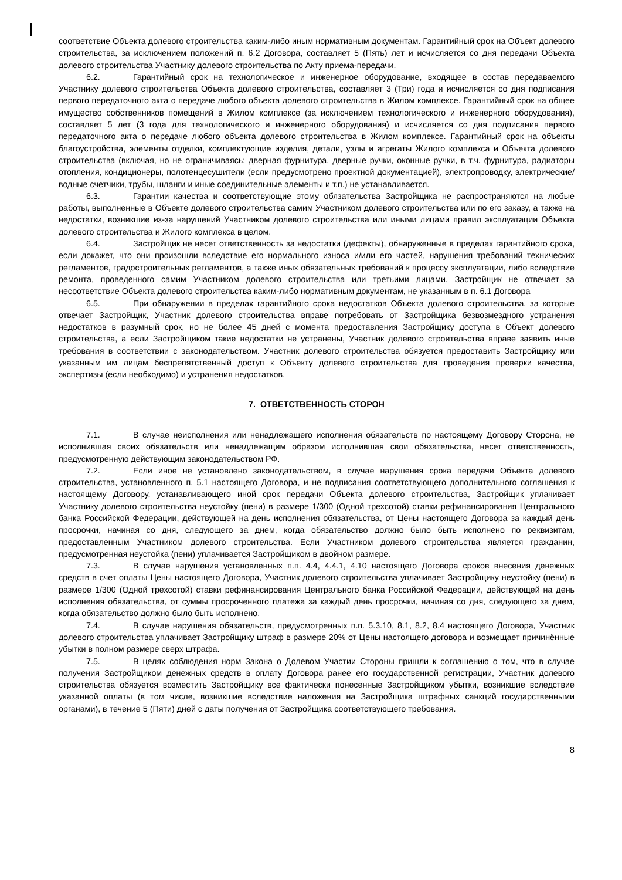соответствие Объекта долевого строительства каким-либо иным нормативным документам. Гарантийный срок на Объект долевого строительства, за исключением положений п. 6.2 Договора, составляет 5 (Пять) лет и исчисляется со дня передачи Объекта долевого строительства Участнику долевого строительства по Акту приема-передачи.
6.2. Гарантийный срок на технологическое и инженерное оборудование, входящее в состав передаваемого Участнику долевого строительства Объекта долевого строительства, составляет 3 (Три) года и исчисляется со дня подписания первого передаточного акта о передаче любого объекта долевого строительства в Жилом комплексе. Гарантийный срок на общее имущество собственников помещений в Жилом комплексе (за исключением технологического и инженерного оборудования), составляет 5 лет (3 года для технологического и инженерного оборудования) и исчисляется со дня подписания первого передаточного акта о передаче любого объекта долевого строительства в Жилом комплексе. Гарантийный срок на объекты благоустройства, элементы отделки, комплектующие изделия, детали, узлы и агрегаты Жилого комплекса и Объекта долевого строительства (включая, но не ограничиваясь: дверная фурнитура, дверные ручки, оконные ручки, в т.ч. фурнитура, радиаторы отопления, кондиционеры, полотенцесушители (если предусмотрено проектной документацией), электропроводку, электрические/водные счетчики, трубы, шланги и иные соединительные элементы и т.п.) не устанавливается.
6.3. Гарантии качества и соответствующие этому обязательства Застройщика не распространяются на любые работы, выполненные в Объекте долевого строительства самим Участником долевого строительства или по его заказу, а также на недостатки, возникшие из-за нарушений Участником долевого строительства или иными лицами правил эксплуатации Объекта долевого строительства и Жилого комплекса в целом.
6.4. Застройщик не несет ответственность за недостатки (дефекты), обнаруженные в пределах гарантийного срока, если докажет, что они произошли вследствие его нормального износа и/или его частей, нарушения требований технических регламентов, градостроительных регламентов, а также иных обязательных требований к процессу эксплуатации, либо вследствие ремонта, проведенного самим Участником долевого строительства или третьими лицами. Застройщик не отвечает за несоответствие Объекта долевого строительства каким-либо нормативным документам, не указанным в п. 6.1 Договора
6.5. При обнаружении в пределах гарантийного срока недостатков Объекта долевого строительства, за которые отвечает Застройщик, Участник долевого строительства вправе потребовать от Застройщика безвозмездного устранения недостатков в разумный срок, но не более 45 дней с момента предоставления Застройщику доступа в Объект долевого строительства, а если Застройщиком такие недостатки не устранены, Участник долевого строительства вправе заявить иные требования в соответствии с законодательством. Участник долевого строительства обязуется предоставить Застройщику или указанным им лицам беспрепятственный доступ к Объекту долевого строительства для проведения проверки качества, экспертизы (если необходимо) и устранения недостатков.
7. ОТВЕТСТВЕННОСТЬ СТОРОН
7.1. В случае неисполнения или ненадлежащего исполнения обязательств по настоящему Договору Сторона, не исполнившая своих обязательств или ненадлежащим образом исполнившая свои обязательства, несет ответственность, предусмотренную действующим законодательством РФ.
7.2. Если иное не установлено законодательством, в случае нарушения срока передачи Объекта долевого строительства, установленного п. 5.1 настоящего Договора, и не подписания соответствующего дополнительного соглашения к настоящему Договору, устанавливающего иной срок передачи Объекта долевого строительства, Застройщик уплачивает Участнику долевого строительства неустойку (пени) в размере 1/300 (Одной трехсотой) ставки рефинансирования Центрального банка Российской Федерации, действующей на день исполнения обязательства, от Цены настоящего Договора за каждый день просрочки, начиная со дня, следующего за днем, когда обязательство должно было быть исполнено по реквизитам, предоставленным Участником долевого строительства. Если Участником долевого строительства является гражданин, предусмотренная неустойка (пени) уплачивается Застройщиком в двойном размере.
7.3. В случае нарушения установленных п.п. 4.4, 4.4.1, 4.10 настоящего Договора сроков внесения денежных средств в счет оплаты Цены настоящего Договора, Участник долевого строительства уплачивает Застройщику неустойку (пени) в размере 1/300 (Одной трехсотой) ставки рефинансирования Центрального банка Российской Федерации, действующей на день исполнения обязательства, от суммы просроченного платежа за каждый день просрочки, начиная со дня, следующего за днем, когда обязательство должно было быть исполнено.
7.4. В случае нарушения обязательств, предусмотренных п.п. 5.3.10, 8.1, 8.2, 8.4 настоящего Договора, Участник долевого строительства уплачивает Застройщику штраф в размере 20% от Цены настоящего договора и возмещает причинённые убытки в полном размере сверх штрафа.
7.5. В целях соблюдения норм Закона о Долевом Участии Стороны пришли к соглашению о том, что в случае получения Застройщиком денежных средств в оплату Договора ранее его государственной регистрации, Участник долевого строительства обязуется возместить Застройщику все фактически понесенные Застройщиком убытки, возникшие вследствие указанной оплаты (в том числе, возникшие вследствие наложения на Застройщика штрафных санкций государственными органами), в течение 5 (Пяти) дней с даты получения от Застройщика соответствующего требования.
8